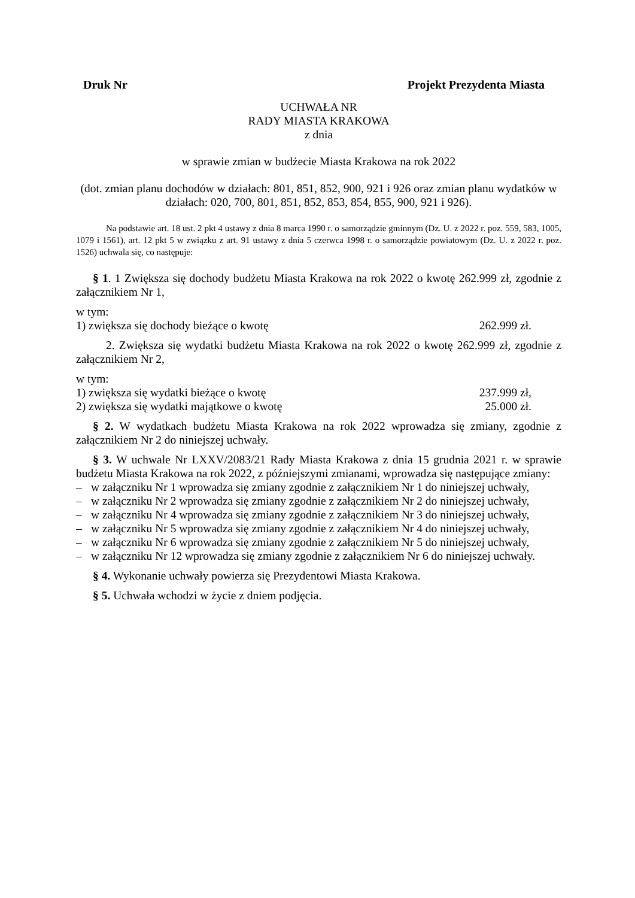Druk Nr Projekt Prezydenta Miasta
UCHWAŁA NR
RADY MIASTA KRAKOWA
z dnia
w sprawie zmian w budżecie Miasta Krakowa na rok 2022
(dot. zmian planu dochodów w działach: 801, 851, 852, 900, 921 i 926 oraz zmian planu wydatków w działach: 020, 700, 801, 851, 852, 853, 854, 855, 900, 921 i 926).
Na podstawie art. 18 ust. 2 pkt 4 ustawy z dnia 8 marca 1990 r. o samorządzie gminnym (Dz. U. z 2022 r. poz. 559, 583, 1005, 1079 i 1561), art. 12 pkt 5 w związku z art. 91 ustawy z dnia 5 czerwca 1998 r. o samorządzie powiatowym (Dz. U. z 2022 r. poz. 1526) uchwala się, co następuje:
§ 1. 1 Zwiększa się dochody budżetu Miasta Krakowa na rok 2022 o kwotę 262.999 zł, zgodnie z załącznikiem Nr 1,
w tym:
1) zwiększa się dochody bieżące o kwotę 262.999 zł.
2. Zwiększa się wydatki budżetu Miasta Krakowa na rok 2022 o kwotę 262.999 zł, zgodnie z załącznikiem Nr 2,
w tym:
1) zwiększa się wydatki bieżące o kwotę 237.999 zł,
2) zwiększa się wydatki majątkowe o kwotę 25.000 zł.
§ 2. W wydatkach budżetu Miasta Krakowa na rok 2022 wprowadza się zmiany, zgodnie z załącznikiem Nr 2 do niniejszej uchwały.
§ 3. W uchwale Nr LXXV/2083/21 Rady Miasta Krakowa z dnia 15 grudnia 2021 r. w sprawie budżetu Miasta Krakowa na rok 2022, z późniejszymi zmianami, wprowadza się następujące zmiany:
– w załączniku Nr 1 wprowadza się zmiany zgodnie z załącznikiem Nr 1 do niniejszej uchwały,
– w załączniku Nr 2 wprowadza się zmiany zgodnie z załącznikiem Nr 2 do niniejszej uchwały,
– w załączniku Nr 4 wprowadza się zmiany zgodnie z załącznikiem Nr 3 do niniejszej uchwały,
– w załączniku Nr 5 wprowadza się zmiany zgodnie z załącznikiem Nr 4 do niniejszej uchwały,
– w załączniku Nr 6 wprowadza się zmiany zgodnie z załącznikiem Nr 5 do niniejszej uchwały,
– w załączniku Nr 12 wprowadza się zmiany zgodnie z załącznikiem Nr 6 do niniejszej uchwały.
§ 4. Wykonanie uchwały powierza się Prezydentowi Miasta Krakowa.
§ 5. Uchwała wchodzi w życie z dniem podjęcia.